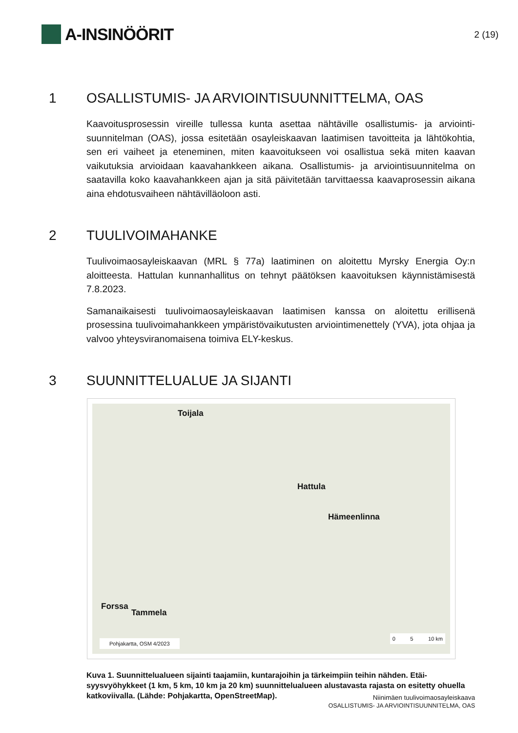A-INSINÖÖRIT
2 (19)
1 OSALLISTUMIS- JA ARVIOINTISUUNNITTELMA, OAS
Kaavoitusprosessin vireille tullessa kunta asettaa nähtäville osallistumis- ja arviointi­suunnitelman (OAS), jossa esitetään osayleiskaavan laatimisen tavoitteita ja lähtö­kohtia, sen eri vaiheet ja eteneminen, miten kaavoitukseen voi osallistua sekä miten kaavan vaikutuksia arvioidaan kaavahankkeen aikana. Osallistumis- ja arviointisuun­nitelma on saatavilla koko kaavahankkeen ajan ja sitä päivitetään tarvittaessa kaa­vaprosessin aikana aina ehdotusvaiheen nähtävilläoloon asti.
2 TUULIVOIMAHANKE
Tuulivoimaosayleiskaavan (MRL § 77a) laatiminen on aloitettu Myrsky Energia Oy:n aloitteesta. Hattulan kunnanhallitus on tehnyt päätöksen kaavoituksen käynnistämi­sestä 7.8.2023.
Samanaikaisesti tuulivoimaosayleiskaavan laatimisen kanssa on aloitettu erillisenä prosessina tuulivoimahankkeen ympäristövaikutusten arviointimenettely (YVA), jota ohjaa ja valvoo yhteysviranomaisena toimiva ELY-keskus.
3 SUUNNITTELUALUE JA SIJANTI
Toijala
Hattula
Hämeenlinna
Forssa
Tammela
Pohjakartta, OSM 4/2023
0 5 10 km
Kuva 1. Suunnittelualueen sijainti taajamiin, kuntarajoihin ja tärkeimpiin teihin nähden. Etäi­syysvyöhykkeet (1 km, 5 km, 10 km ja 20 km) suunnittelualueen alustavasta rajasta on esitetty ohuella katkoviivalla. (Lähde: Pohjakartta, OpenStreetMap).
Niinimäen tuulivoimaosayleiskaava
OSALLISTUMIS- JA ARVIOINTISUUNNITELMA, OAS